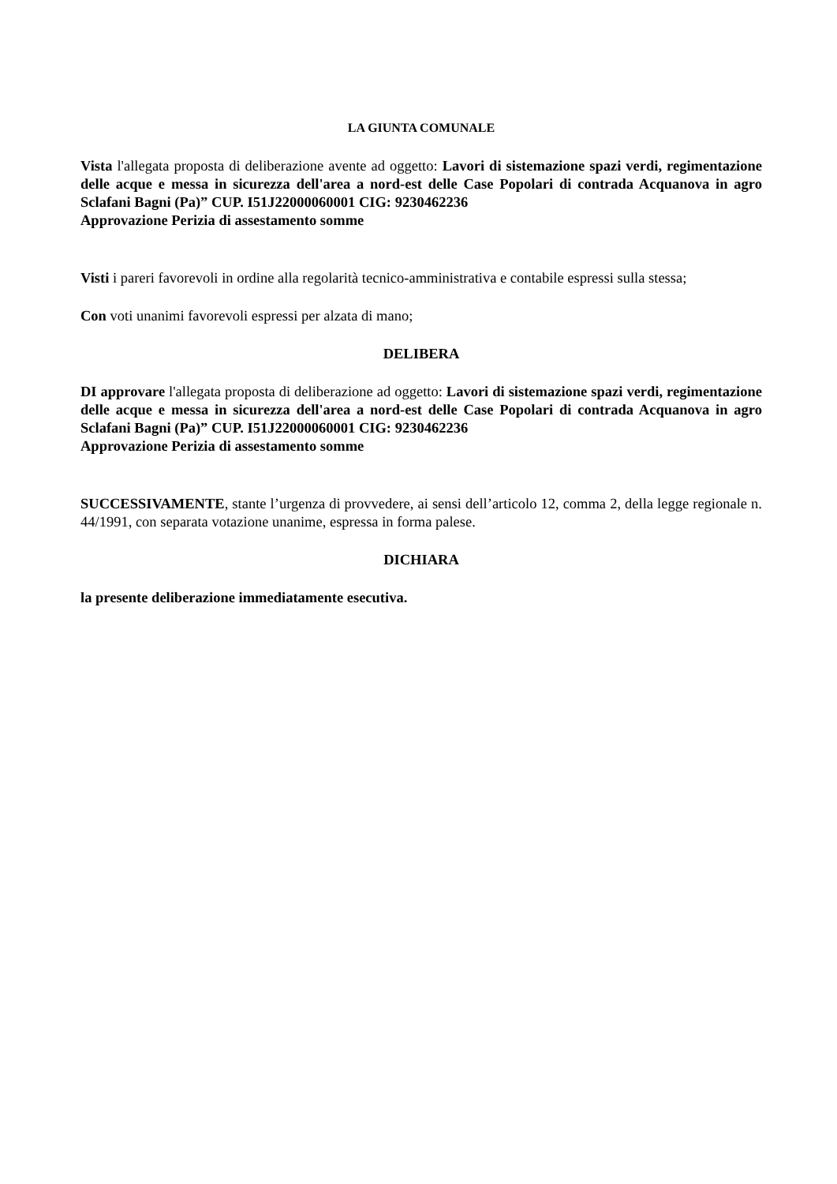LA GIUNTA COMUNALE
Vista l'allegata proposta di deliberazione avente ad oggetto: Lavori di sistemazione spazi verdi, regimentazione delle acque e messa in sicurezza dell'area a nord-est delle Case Popolari di contrada Acquanova in agro Sclafani Bagni (Pa)” CUP. I51J22000060001 CIG: 9230462236
Approvazione Perizia di assestamento somme
Visti i pareri favorevoli in ordine alla regolarità tecnico-amministrativa e contabile espressi sulla stessa;
Con voti unanimi favorevoli espressi per alzata di mano;
DELIBERA
DI approvare l'allegata proposta di deliberazione ad oggetto: Lavori di sistemazione spazi verdi, regimentazione delle acque e messa in sicurezza dell'area a nord-est delle Case Popolari di contrada Acquanova in agro Sclafani Bagni (Pa)” CUP. I51J22000060001 CIG: 9230462236
Approvazione Perizia di assestamento somme
SUCCESSIVAMENTE, stante l’urgenza di provvedere, ai sensi dell’articolo 12, comma 2, della legge regionale n. 44/1991, con separata votazione unanime, espressa in forma palese.
DICHIARA
la presente deliberazione immediatamente esecutiva.